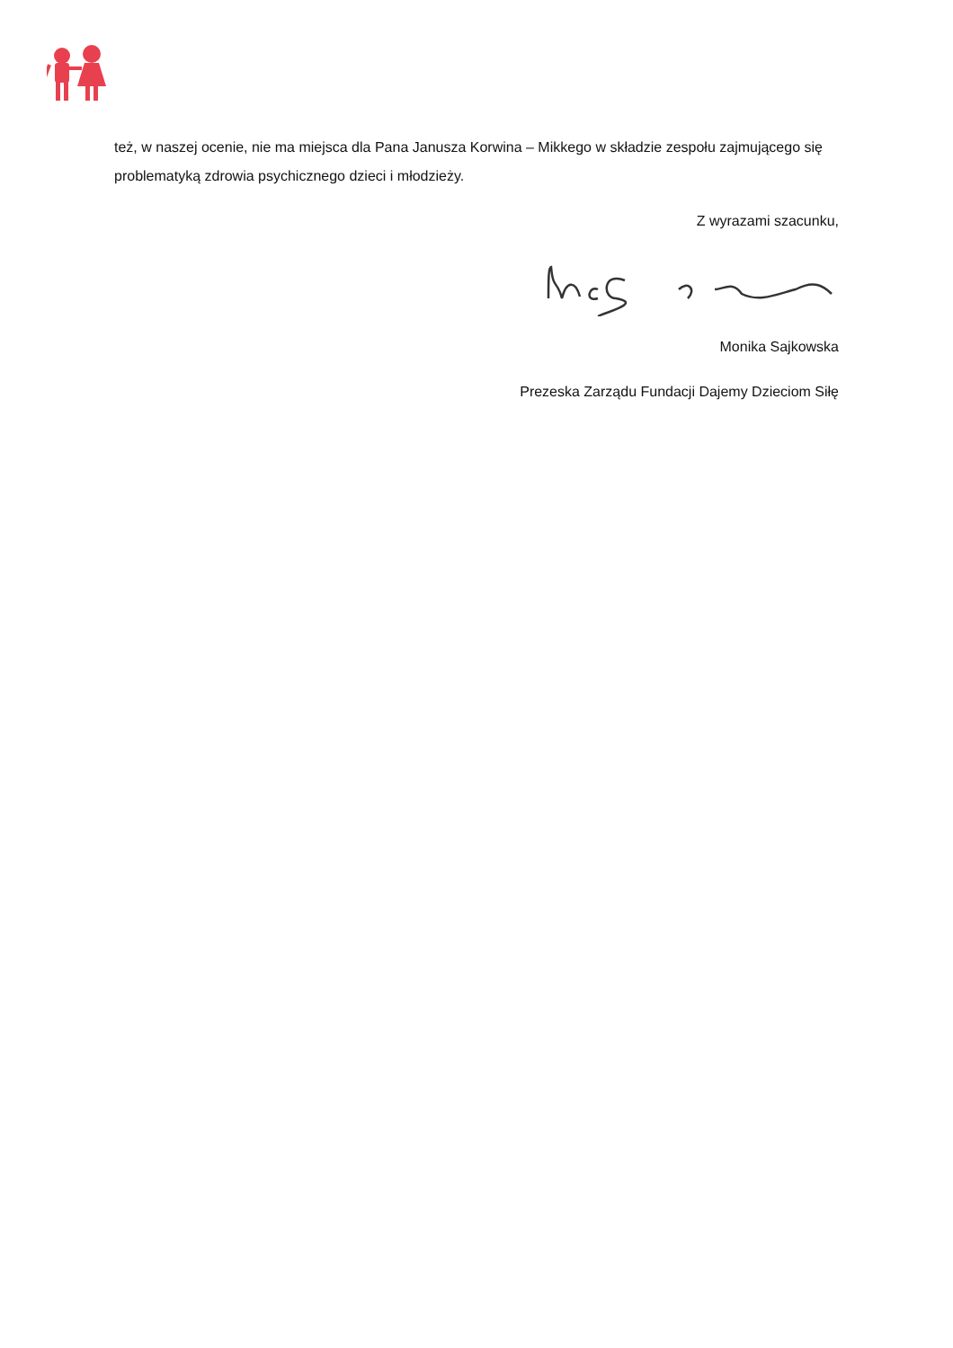też, w naszej ocenie, nie ma miejsca dla Pana Janusza Korwina – Mikkego w składzie zespołu zajmującego się problematyką zdrowia psychicznego dzieci i młodzieży.
Z wyrazami szacunku,
Monika Sajkowska
Prezeska Zarządu Fundacji Dajemy Dzieciom Siłę